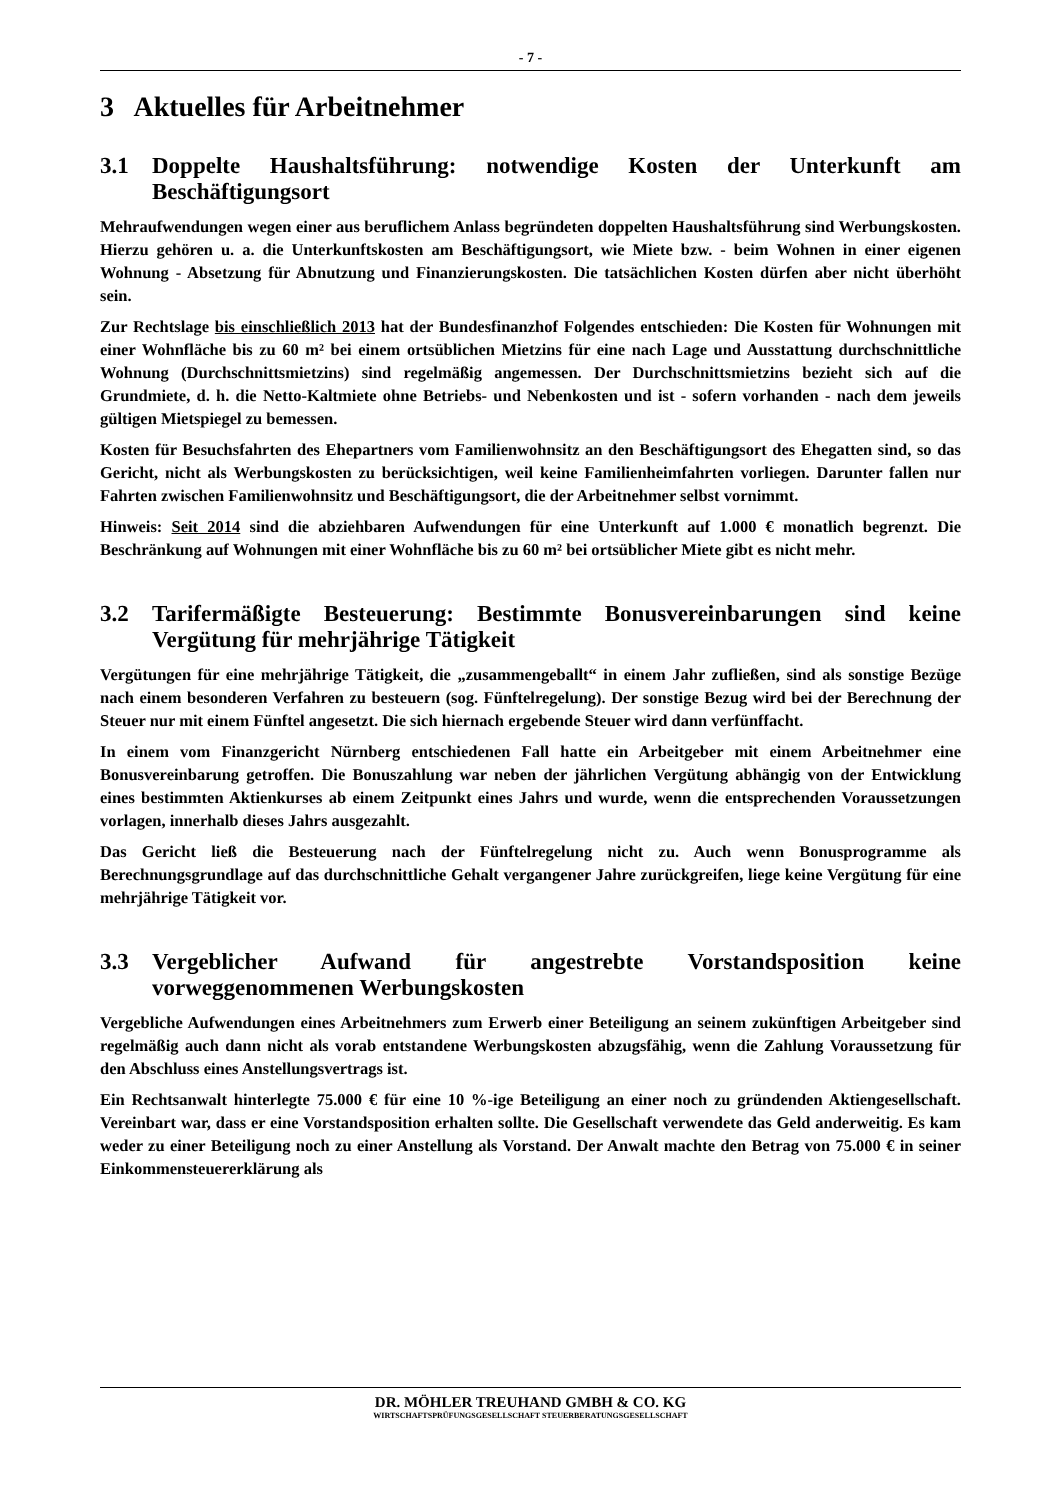- 7 -
3 Aktuelles für Arbeitnehmer
3.1 Doppelte Haushaltsführung: notwendige Kosten der Unterkunft am Beschäftigungsort
Mehraufwendungen wegen einer aus beruflichem Anlass begründeten doppelten Haushaltsführung sind Werbungskosten. Hierzu gehören u. a. die Unterkunftskosten am Beschäftigungsort, wie Miete bzw. - beim Wohnen in einer eigenen Wohnung - Absetzung für Abnutzung und Finanzierungskosten. Die tatsächlichen Kosten dürfen aber nicht überhöht sein.
Zur Rechtslage bis einschließlich 2013 hat der Bundesfinanzhof Folgendes entschieden: Die Kosten für Wohnungen mit einer Wohnfläche bis zu 60 m² bei einem ortsüblichen Mietzins für eine nach Lage und Ausstattung durchschnittliche Wohnung (Durchschnittsmietzins) sind regelmäßig angemessen. Der Durchschnittsmietzins bezieht sich auf die Grundmiete, d. h. die Netto-Kaltmiete ohne Betriebs- und Nebenkosten und ist - sofern vorhanden - nach dem jeweils gültigen Mietspiegel zu bemessen.
Kosten für Besuchsfahrten des Ehepartners vom Familienwohnsitz an den Beschäftigungsort des Ehegatten sind, so das Gericht, nicht als Werbungskosten zu berücksichtigen, weil keine Familienheimfahrten vorliegen. Darunter fallen nur Fahrten zwischen Familienwohnsitz und Beschäftigungsort, die der Arbeitnehmer selbst vornimmt.
Hinweis: Seit 2014 sind die abziehbaren Aufwendungen für eine Unterkunft auf 1.000 € monatlich begrenzt. Die Beschränkung auf Wohnungen mit einer Wohnfläche bis zu 60 m² bei ortsüblicher Miete gibt es nicht mehr.
3.2 Tarifermäßigte Besteuerung: Bestimmte Bonusvereinbarungen sind keine Vergütung für mehrjährige Tätigkeit
Vergütungen für eine mehrjährige Tätigkeit, die „zusammengeballt“ in einem Jahr zufließen, sind als sonstige Bezüge nach einem besonderen Verfahren zu besteuern (sog. Fünftelregelung). Der sonstige Bezug wird bei der Berechnung der Steuer nur mit einem Fünftel angesetzt. Die sich hiernach ergebende Steuer wird dann verfünffacht.
In einem vom Finanzgericht Nürnberg entschiedenen Fall hatte ein Arbeitgeber mit einem Arbeitnehmer eine Bonusvereinbarung getroffen. Die Bonuszahlung war neben der jährlichen Vergütung abhängig von der Entwicklung eines bestimmten Aktienkurses ab einem Zeitpunkt eines Jahrs und wurde, wenn die entsprechenden Voraussetzungen vorlagen, innerhalb dieses Jahrs ausgezahlt.
Das Gericht ließ die Besteuerung nach der Fünftelregelung nicht zu. Auch wenn Bonusprogramme als Berechnungsgrundlage auf das durchschnittliche Gehalt vergangener Jahre zurückgreifen, liege keine Vergütung für eine mehrjährige Tätigkeit vor.
3.3 Vergeblicher Aufwand für angestrebte Vorstandsposition keine vorweggenommenen Werbungskosten
Vergebliche Aufwendungen eines Arbeitnehmers zum Erwerb einer Beteiligung an seinem zukünftigen Arbeitgeber sind regelmäßig auch dann nicht als vorab entstandene Werbungskosten abzugsfähig, wenn die Zahlung Voraussetzung für den Abschluss eines Anstellungsvertrags ist.
Ein Rechtsanwalt hinterlegte 75.000 € für eine 10 %-ige Beteiligung an einer noch zu gründenden Aktiengesellschaft. Vereinbart war, dass er eine Vorstandsposition erhalten sollte. Die Gesellschaft verwendete das Geld anderweitig. Es kam weder zu einer Beteiligung noch zu einer Anstellung als Vorstand. Der Anwalt machte den Betrag von 75.000 € in seiner Einkommensteuererklärung als
DR. MÖHLER TREUHAND GMBH & CO. KG
WIRTSCHAFTSPRÜFUNGSGESELLSCHAFT STEUERBERATUNGSGESELLSCHAFT